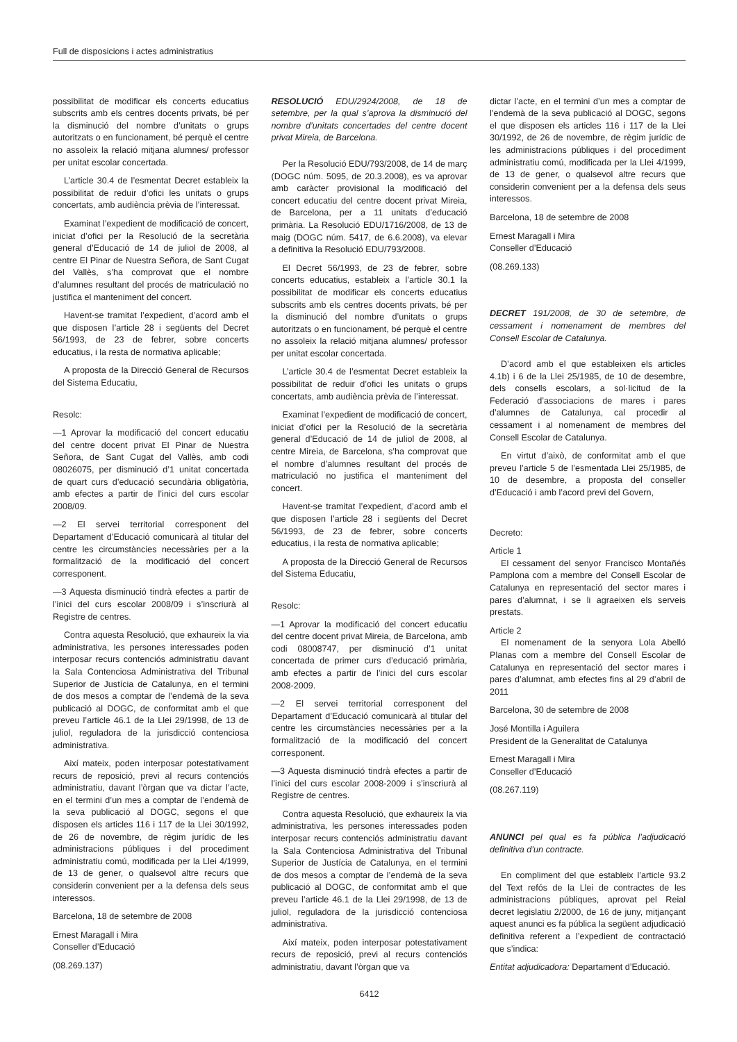Full de disposicions i actes administratius
possibilitat de modificar els concerts educatius subscrits amb els centres docents privats, bé per la disminució del nombre d’unitats o grups autoritzats o en funcionament, bé perquè el centre no assoleix la relació mitjana alumnes/ professor per unitat escolar concertada.
L’article 30.4 de l’esmentat Decret estableix la possibilitat de reduir d’ofici les unitats o grups concertats, amb audiència prèvia de l’interessat.
Examinat l’expedient de modificació de concert, iniciat d’ofici per la Resolució de la secretària general d’Educació de 14 de juliol de 2008, al centre El Pinar de Nuestra Señora, de Sant Cugat del Vallès, s’ha comprovat que el nombre d’alumnes resultant del procés de matriculació no justifica el manteniment del concert.
Havent-se tramitat l’expedient, d’acord amb el que disposen l’article 28 i següents del Decret 56/1993, de 23 de febrer, sobre concerts educatius, i la resta de normativa aplicable;
A proposta de la Direcció General de Recursos del Sistema Educatiu,
Resolc:
—1 Aprovar la modificació del concert educatiu del centre docent privat El Pinar de Nuestra Señora, de Sant Cugat del Vallès, amb codi 08026075, per disminució d’1 unitat concertada de quart curs d’educació secundària obligatòria, amb efectes a partir de l’inici del curs escolar 2008/09.
—2 El servei territorial corresponent del Departament d’Educació comunicarà al titular del centre les circumstàncies necessàries per a la formalització de la modificació del concert corresponent.
—3 Aquesta disminució tindrà efectes a partir de l’inici del curs escolar 2008/09 i s’inscriurà al Registre de centres.
Contra aquesta Resolució, que exhaureix la via administrativa, les persones interessades poden interposar recurs contenciós administratiu davant la Sala Contenciosa Administrativa del Tribunal Superior de Justícia de Catalunya, en el termini de dos mesos a comptar de l’endemà de la seva publicació al DOGC, de conformitat amb el que preveu l’article 46.1 de la Llei 29/1998, de 13 de juliol, reguladora de la jurisdicció contenciosa administrativa.
Així mateix, poden interposar potestativament recurs de reposició, previ al recurs contenciós administratiu, davant l’òrgan que va dictar l’acte, en el termini d’un mes a comptar de l’endemà de la seva publicació al DOGC, segons el que disposen els articles 116 i 117 de la Llei 30/1992, de 26 de novembre, de règim jurídic de les administracions públiques i del procediment administratiu comú, modificada per la Llei 4/1999, de 13 de gener, o qualsevol altre recurs que considerin convenient per a la defensa dels seus interessos.
Barcelona, 18 de setembre de 2008
Ernest Maragall i Mira
Conseller d’Educació
(08.269.137)
RESOLUCIÓ EDU/2924/2008, de 18 de setembre, per la qual s’aprova la disminució del nombre d’unitats concertades del centre docent privat Mireia, de Barcelona.
Per la Resolució EDU/793/2008, de 14 de març (DOGC núm. 5095, de 20.3.2008), es va aprovar amb caràcter provisional la modificació del concert educatiu del centre docent privat Mireia, de Barcelona, per a 11 unitats d’educació primària. La Resolució EDU/1716/2008, de 13 de maig (DOGC núm. 5417, de 6.6.2008), va elevar a definitiva la Resolució EDU/793/2008.
El Decret 56/1993, de 23 de febrer, sobre concerts educatius, estableix a l’article 30.1 la possibilitat de modificar els concerts educatius subscrits amb els centres docents privats, bé per la disminució del nombre d’unitats o grups autoritzats o en funcionament, bé perquè el centre no assoleix la relació mitjana alumnes/ professor per unitat escolar concertada.
L’article 30.4 de l’esmentat Decret estableix la possibilitat de reduir d’ofici les unitats o grups concertats, amb audiència prèvia de l’interessat.
Examinat l’expedient de modificació de concert, iniciat d’ofici per la Resolució de la secretària general d’Educació de 14 de juliol de 2008, al centre Mireia, de Barcelona, s’ha comprovat que el nombre d’alumnes resultant del procés de matriculació no justifica el manteniment del concert.
Havent-se tramitat l’expedient, d’acord amb el que disposen l’article 28 i següents del Decret 56/1993, de 23 de febrer, sobre concerts educatius, i la resta de normativa aplicable;
A proposta de la Direcció General de Recursos del Sistema Educatiu,
Resolc:
—1 Aprovar la modificació del concert educatiu del centre docent privat Mireia, de Barcelona, amb codi 08008747, per disminució d’1 unitat concertada de primer curs d’educació primària, amb efectes a partir de l’inici del curs escolar 2008-2009.
—2 El servei territorial corresponent del Departament d’Educació comunicarà al titular del centre les circumstàncies necessàries per a la formalització de la modificació del concert corresponent.
—3 Aquesta disminució tindrà efectes a partir de l’inici del curs escolar 2008-2009 i s’inscriurà al Registre de centres.
Contra aquesta Resolució, que exhaureix la via administrativa, les persones interessades poden interposar recurs contenciós administratiu davant la Sala Contenciosa Administrativa del Tribunal Superior de Justícia de Catalunya, en el termini de dos mesos a comptar de l’endemà de la seva publicació al DOGC, de conformitat amb el que preveu l’article 46.1 de la Llei 29/1998, de 13 de juliol, reguladora de la jurisdicció contenciosa administrativa.
Així mateix, poden interposar potestativament recurs de reposició, previ al recurs contenciós administratiu, davant l’òrgan que va
dictar l’acte, en el termini d’un mes a comptar de l’endemà de la seva publicació al DOGC, segons el que disposen els articles 116 i 117 de la Llei 30/1992, de 26 de novembre, de règim jurídic de les administracions públiques i del procediment administratiu comú, modificada per la Llei 4/1999, de 13 de gener, o qualsevol altre recurs que considerin convenient per a la defensa dels seus interessos.
Barcelona, 18 de setembre de 2008
Ernest Maragall i Mira
Conseller d’Educació
(08.269.133)
DECRET 191/2008, de 30 de setembre, de cessament i nomenament de membres del Consell Escolar de Catalunya.
D’acord amb el que estableixen els articles 4.1b) i 6 de la Llei 25/1985, de 10 de desembre, dels consells escolars, a sol·licitud de la Federació d’associacions de mares i pares d’alumnes de Catalunya, cal procedir al cessament i al nomenament de membres del Consell Escolar de Catalunya.
En virtut d’això, de conformitat amb el que preveu l’article 5 de l’esmentada Llei 25/1985, de 10 de desembre, a proposta del conseller d’Educació i amb l’acord previ del Govern,
Decreto:
Article 1
El cessament del senyor Francisco Montañés Pamplona com a membre del Consell Escolar de Catalunya en representació del sector mares i pares d’alumnat, i se li agraeixen els serveis prestats.
Article 2
El nomenament de la senyora Lola Abelló Planas com a membre del Consell Escolar de Catalunya en representació del sector mares i pares d’alumnat, amb efectes fins al 29 d’abril de 2011
Barcelona, 30 de setembre de 2008
José Montilla i Aguilera
President de la Generalitat de Catalunya
Ernest Maragall i Mira
Conseller d’Educació
(08.267.119)
ANUNCI pel qual es fa pública l’adjudicació definitiva d’un contracte.
En compliment del que estableix l’article 93.2 del Text refós de la Llei de contractes de les administracions públiques, aprovat pel Reial decret legislatiu 2/2000, de 16 de juny, mitjançant aquest anunci es fa pública la següent adjudicació definitiva referent a l’expedient de contractació que s’indica:
Entitat adjudicadora: Departament d’Educació.
6412